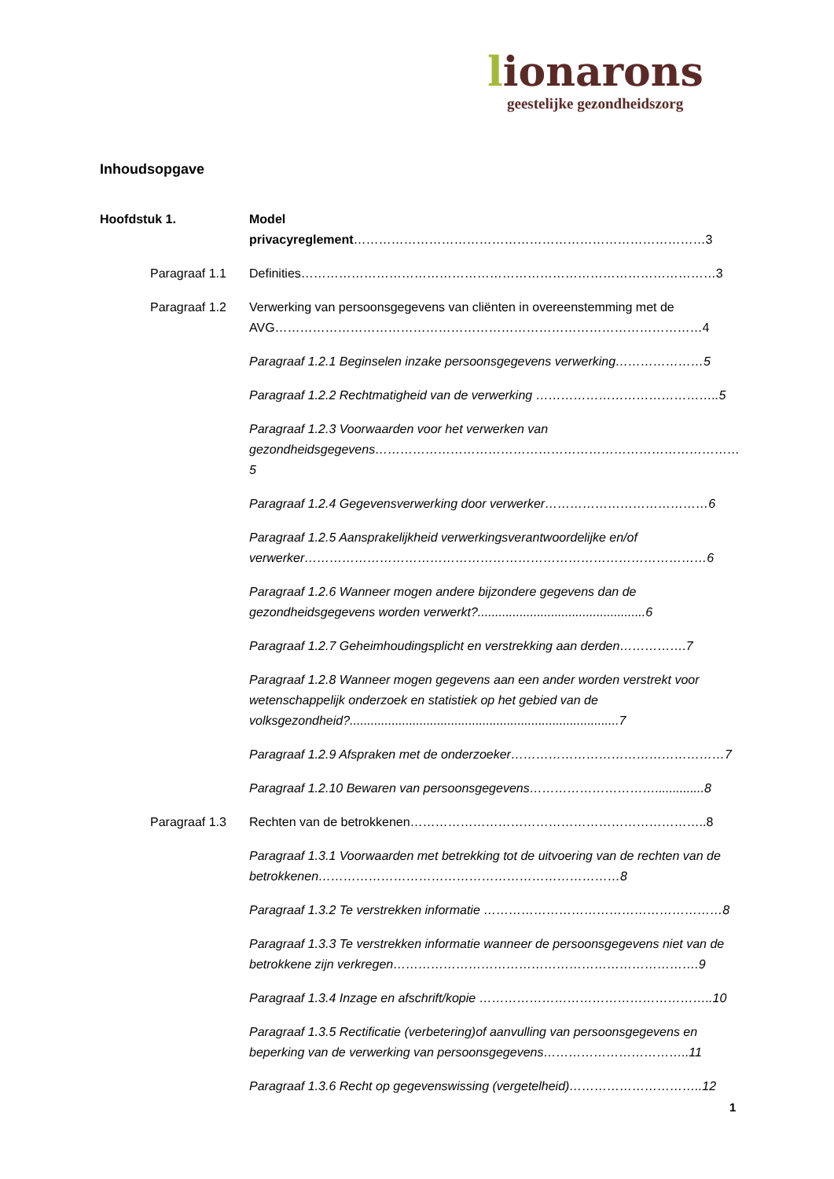lionarons
geestelijke gezondheidszorg
Inhoudsopgave
Hoofdstuk 1. Model privacyreglement…………………………………………………………………………3
Paragraaf 1.1 Definities………………………………………………………………………………………3
Paragraaf 1.2 Verwerking van persoonsgegevens van cliënten in overeenstemming met de AVG…………………………………………………………………………………………4
Paragraaf 1.2.1 Beginselen inzake persoonsgegevens verwerking…………………5
Paragraaf 1.2.2 Rechtmatigheid van de verwerking ……………………………………..5
Paragraaf 1.2.3 Voorwaarden voor het verwerken van gezondheidsgegevens……………………………………………………………………………5
Paragraaf 1.2.4 Gegevensverwerking door verwerker…………………………………6
Paragraaf 1.2.5 Aansprakelijkheid verwerkingsverantwoordelijke en/of verwerker……………………………………………………………………………………6
Paragraaf 1.2.6 Wanneer mogen andere bijzondere gegevens dan de gezondheidsgegevens worden verwerkt?................................................6
Paragraaf 1.2.7 Geheimhoudingsplicht en verstrekking aan derden…………….7
Paragraaf 1.2.8 Wanneer mogen gegevens aan een ander worden verstrekt voor wetenschappelijk onderzoek en statistiek op het gebied van de volksgezondheid?.............................................................................7
Paragraaf 1.2.9 Afspraken met de onderzoeker……………………………………………7
Paragraaf 1.2.10 Bewaren van persoonsgegevens…………………………..............8
Paragraaf 1.3 Rechten van de betrokkenen……………………………………………………………..8
Paragraaf 1.3.1 Voorwaarden met betrekking tot de uitvoering van de rechten van de betrokkenen………………………………………………………………8
Paragraaf 1.3.2 Te verstrekken informatie …………………………………………………8
Paragraaf 1.3.3 Te verstrekken informatie wanneer de persoonsgegevens niet van de betrokkene zijn verkregen……………………………………………………………….9
Paragraaf 1.3.4 Inzage en afschrift/kopie ………………………………………………..10
Paragraaf 1.3.5 Rectificatie (verbetering)of aanvulling van persoonsgegevens en beperking van de verwerking van persoonsgegevens……………………………..11
Paragraaf 1.3.6 Recht op gegevenswissing (vergetelheid)…………………………..12
1